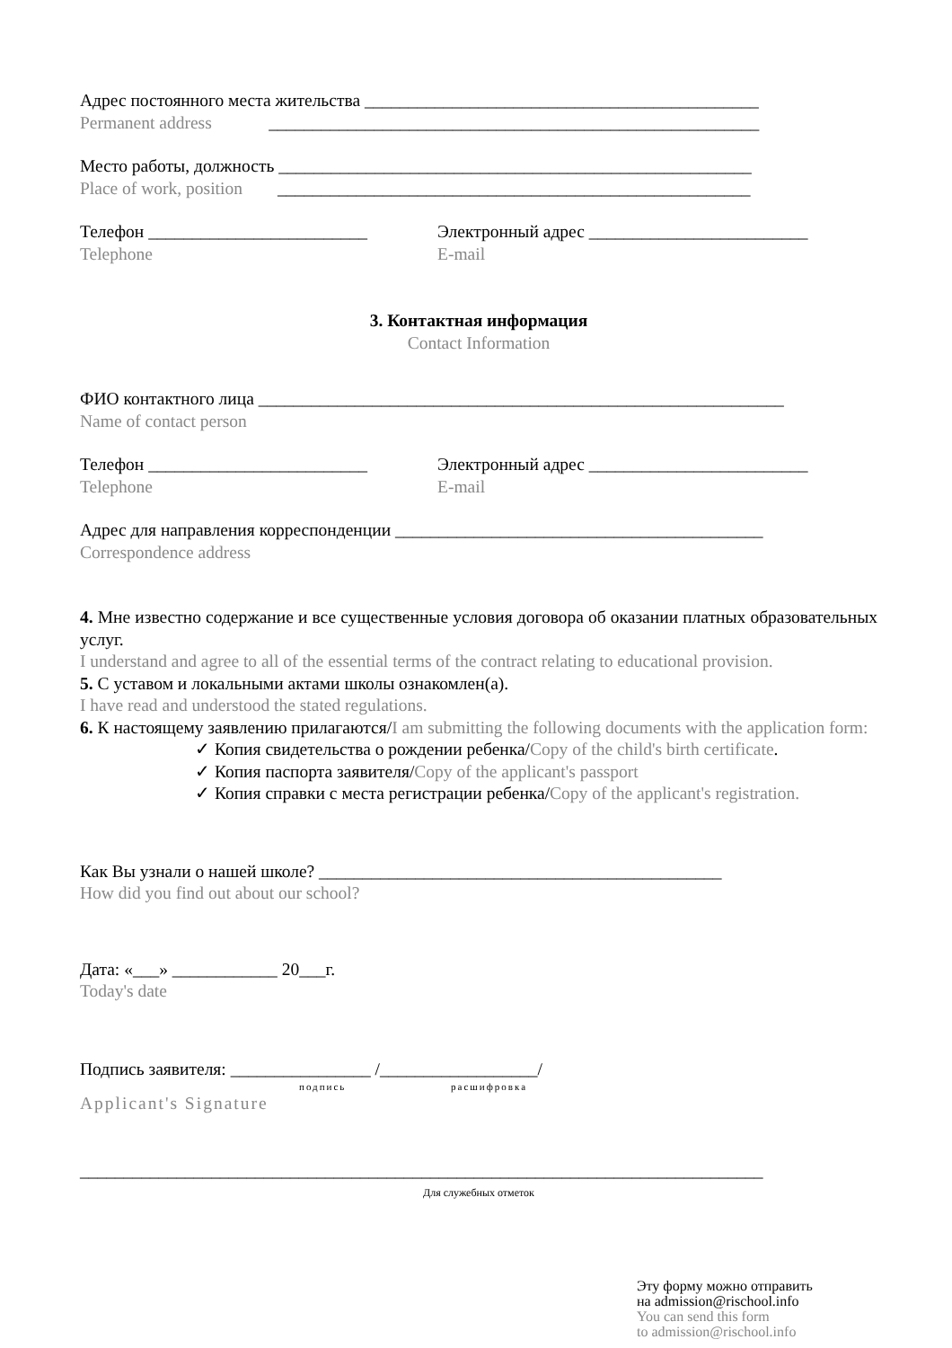Адрес постоянного места жительства _____________________________________________
Permanent address ________________________________________________________
Место работы, должность ______________________________________________________
Place of work, position ______________________________________________________
Телефон _________________________
Telephone
Электронный адрес _________________________
E-mail
3. Контактная информация
Contact Information
ФИО контактного лица ____________________________________________________________
Name of contact person
Телефон _________________________
Telephone
Электронный адрес _________________________
E-mail
Адрес для направления корреспонденции __________________________________________
Correspondence address
4. Мне известно содержание и все существенные условия договора об оказании платных образовательных услуг.
I understand and agree to all of the essential terms of the contract relating to educational provision.
5. С уставом и локальными актами школы ознакомлен(а).
I have read and understood the stated regulations.
6. К настоящему заявлению прилагаются/I am submitting the following documents with the application form:
✓ Копия свидетельства о рождении ребенка/Copy of the child's birth certificate.
✓ Копия паспорта заявителя/Copy of the applicant's passport
✓ Копия справки с места регистрации ребенка/Copy of the applicant's registration.
Как Вы узнали о нашей школе? ______________________________________________
How did you find out about our school?
Дата: «___» ____________ 20___г.
Today's date
Подпись заявителя: ________________ /__________________/
подпись расшифровка
Applicant's Signature
______________________________________________________________________________
Для служебных отметок
Эту форму можно отправить
на admission@rischool.info
You can send this form
to admission@rischool.info